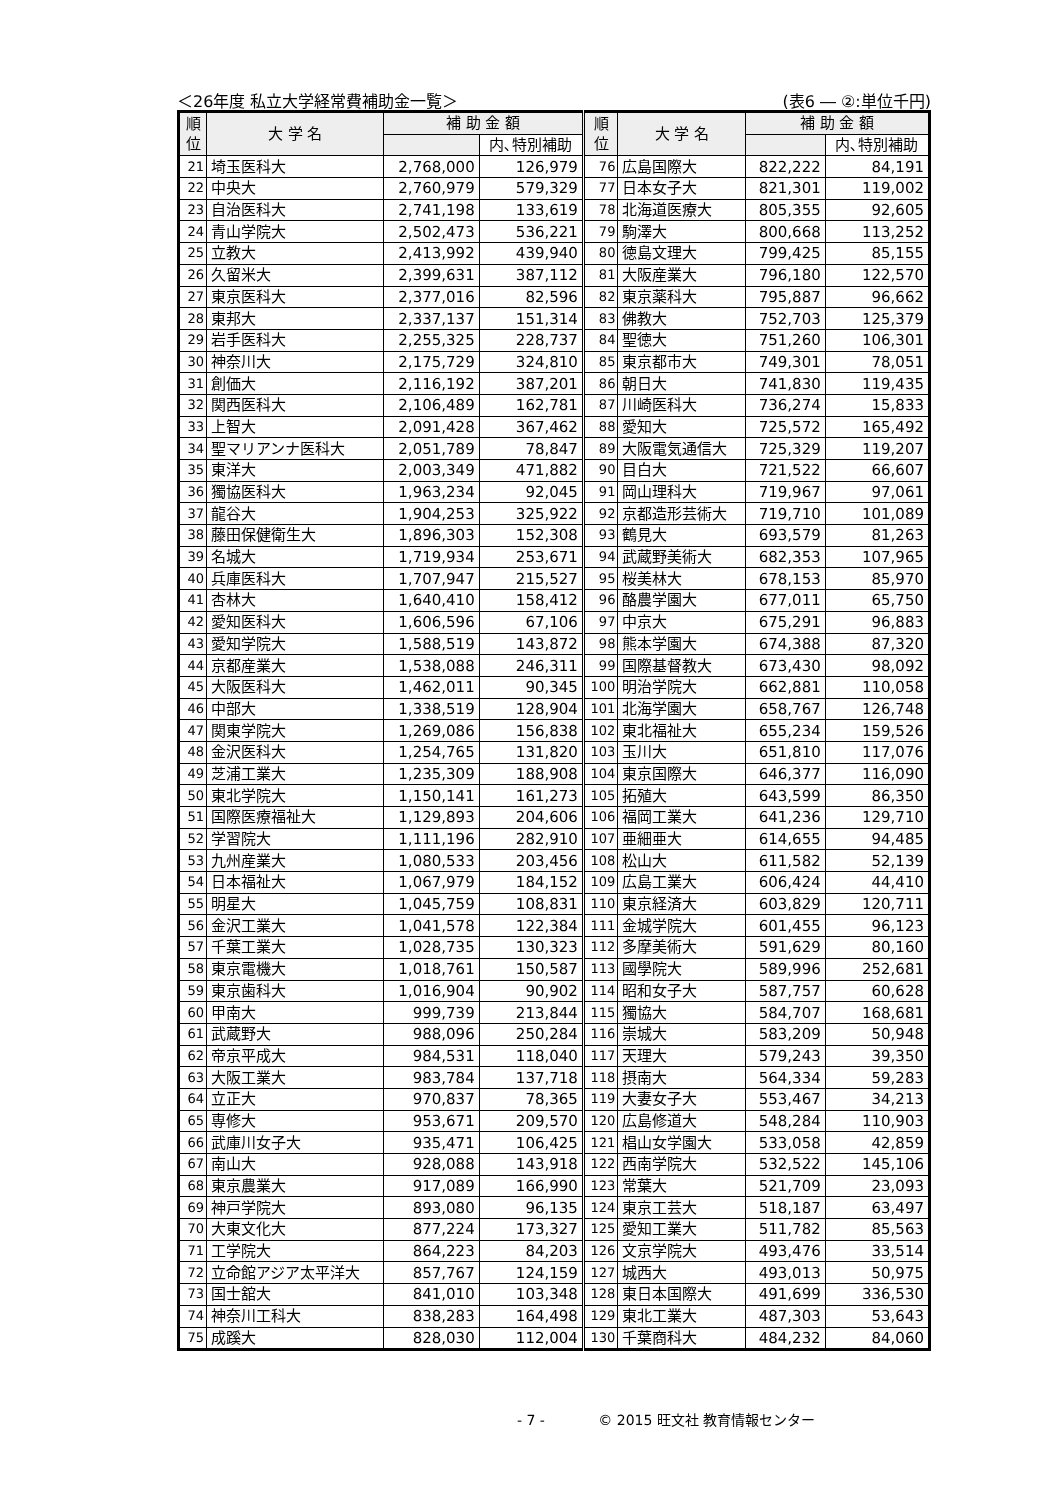＜26年度 私立大学経常費補助金一覧＞ (表6 ― ②:単位千円)
| 順 位 | 大 学 名 | 補 助 金 額 | | 順 位 | 大 学 名 | 補 助 金 額 | |
| --- | --- | --- | --- | --- | --- | --- | --- |
| | | | 内､特別補助 | | | | 内､特別補助 |
| 21 | 埼玉医科大 | 2,768,000 | 126,979 | 76 | 広島国際大 | 822,222 | 84,191 |
| 22 | 中央大 | 2,760,979 | 579,329 | 77 | 日本女子大 | 821,301 | 119,002 |
| 23 | 自治医科大 | 2,741,198 | 133,619 | 78 | 北海道医療大 | 805,355 | 92,605 |
| 24 | 青山学院大 | 2,502,473 | 536,221 | 79 | 駒澤大 | 800,668 | 113,252 |
| 25 | 立教大 | 2,413,992 | 439,940 | 80 | 徳島文理大 | 799,425 | 85,155 |
| 26 | 久留米大 | 2,399,631 | 387,112 | 81 | 大阪産業大 | 796,180 | 122,570 |
| 27 | 東京医科大 | 2,377,016 | 82,596 | 82 | 東京薬科大 | 795,887 | 96,662 |
| 28 | 東邦大 | 2,337,137 | 151,314 | 83 | 佛教大 | 752,703 | 125,379 |
| 29 | 岩手医科大 | 2,255,325 | 228,737 | 84 | 聖徳大 | 751,260 | 106,301 |
| 30 | 神奈川大 | 2,175,729 | 324,810 | 85 | 東京都市大 | 749,301 | 78,051 |
| 31 | 創価大 | 2,116,192 | 387,201 | 86 | 朝日大 | 741,830 | 119,435 |
| 32 | 関西医科大 | 2,106,489 | 162,781 | 87 | 川崎医科大 | 736,274 | 15,833 |
| 33 | 上智大 | 2,091,428 | 367,462 | 88 | 愛知大 | 725,572 | 165,492 |
| 34 | 聖マリアンナ医科大 | 2,051,789 | 78,847 | 89 | 大阪電気通信大 | 725,329 | 119,207 |
| 35 | 東洋大 | 2,003,349 | 471,882 | 90 | 目白大 | 721,522 | 66,607 |
| 36 | 獨協医科大 | 1,963,234 | 92,045 | 91 | 岡山理科大 | 719,967 | 97,061 |
| 37 | 龍谷大 | 1,904,253 | 325,922 | 92 | 京都造形芸術大 | 719,710 | 101,089 |
| 38 | 藤田保健衛生大 | 1,896,303 | 152,308 | 93 | 鶴見大 | 693,579 | 81,263 |
| 39 | 名城大 | 1,719,934 | 253,671 | 94 | 武蔵野美術大 | 682,353 | 107,965 |
| 40 | 兵庫医科大 | 1,707,947 | 215,527 | 95 | 桜美林大 | 678,153 | 85,970 |
| 41 | 杏林大 | 1,640,410 | 158,412 | 96 | 酪農学園大 | 677,011 | 65,750 |
| 42 | 愛知医科大 | 1,606,596 | 67,106 | 97 | 中京大 | 675,291 | 96,883 |
| 43 | 愛知学院大 | 1,588,519 | 143,872 | 98 | 熊本学園大 | 674,388 | 87,320 |
| 44 | 京都産業大 | 1,538,088 | 246,311 | 99 | 国際基督教大 | 673,430 | 98,092 |
| 45 | 大阪医科大 | 1,462,011 | 90,345 | 100 | 明治学院大 | 662,881 | 110,058 |
| 46 | 中部大 | 1,338,519 | 128,904 | 101 | 北海学園大 | 658,767 | 126,748 |
| 47 | 関東学院大 | 1,269,086 | 156,838 | 102 | 東北福祉大 | 655,234 | 159,526 |
| 48 | 金沢医科大 | 1,254,765 | 131,820 | 103 | 玉川大 | 651,810 | 117,076 |
| 49 | 芝浦工業大 | 1,235,309 | 188,908 | 104 | 東京国際大 | 646,377 | 116,090 |
| 50 | 東北学院大 | 1,150,141 | 161,273 | 105 | 拓殖大 | 643,599 | 86,350 |
| 51 | 国際医療福祉大 | 1,129,893 | 204,606 | 106 | 福岡工業大 | 641,236 | 129,710 |
| 52 | 学習院大 | 1,111,196 | 282,910 | 107 | 亜細亜大 | 614,655 | 94,485 |
| 53 | 九州産業大 | 1,080,533 | 203,456 | 108 | 松山大 | 611,582 | 52,139 |
| 54 | 日本福祉大 | 1,067,979 | 184,152 | 109 | 広島工業大 | 606,424 | 44,410 |
| 55 | 明星大 | 1,045,759 | 108,831 | 110 | 東京経済大 | 603,829 | 120,711 |
| 56 | 金沢工業大 | 1,041,578 | 122,384 | 111 | 金城学院大 | 601,455 | 96,123 |
| 57 | 千葉工業大 | 1,028,735 | 130,323 | 112 | 多摩美術大 | 591,629 | 80,160 |
| 58 | 東京電機大 | 1,018,761 | 150,587 | 113 | 國學院大 | 589,996 | 252,681 |
| 59 | 東京歯科大 | 1,016,904 | 90,902 | 114 | 昭和女子大 | 587,757 | 60,628 |
| 60 | 甲南大 | 999,739 | 213,844 | 115 | 獨協大 | 584,707 | 168,681 |
| 61 | 武蔵野大 | 988,096 | 250,284 | 116 | 崇城大 | 583,209 | 50,948 |
| 62 | 帝京平成大 | 984,531 | 118,040 | 117 | 天理大 | 579,243 | 39,350 |
| 63 | 大阪工業大 | 983,784 | 137,718 | 118 | 摂南大 | 564,334 | 59,283 |
| 64 | 立正大 | 970,837 | 78,365 | 119 | 大妻女子大 | 553,467 | 34,213 |
| 65 | 専修大 | 953,671 | 209,570 | 120 | 広島修道大 | 548,284 | 110,903 |
| 66 | 武庫川女子大 | 935,471 | 106,425 | 121 | 椙山女学園大 | 533,058 | 42,859 |
| 67 | 南山大 | 928,088 | 143,918 | 122 | 西南学院大 | 532,522 | 145,106 |
| 68 | 東京農業大 | 917,089 | 166,990 | 123 | 常葉大 | 521,709 | 23,093 |
| 69 | 神戸学院大 | 893,080 | 96,135 | 124 | 東京工芸大 | 518,187 | 63,497 |
| 70 | 大東文化大 | 877,224 | 173,327 | 125 | 愛知工業大 | 511,782 | 85,563 |
| 71 | 工学院大 | 864,223 | 84,203 | 126 | 文京学院大 | 493,476 | 33,514 |
| 72 | 立命館アジア太平洋大 | 857,767 | 124,159 | 127 | 城西大 | 493,013 | 50,975 |
| 73 | 国士舘大 | 841,010 | 103,348 | 128 | 東日本国際大 | 491,699 | 336,530 |
| 74 | 神奈川工科大 | 838,283 | 164,498 | 129 | 東北工業大 | 487,303 | 53,643 |
| 75 | 成蹊大 | 828,030 | 112,004 | 130 | 千葉商科大 | 484,232 | 84,060 |
- 7 - © 2015 旺文社 教育情報センター